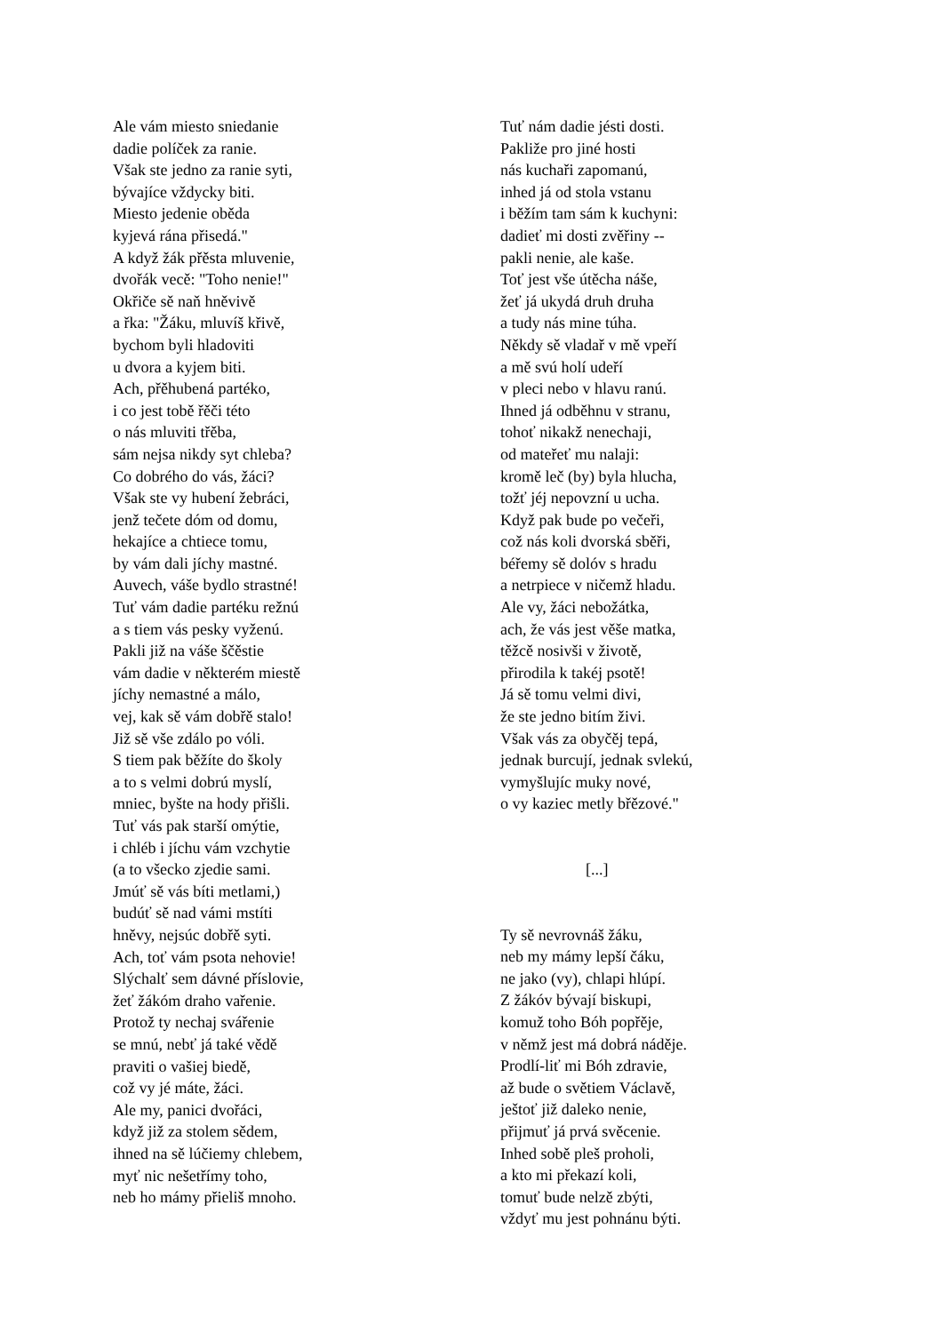Ale vám miesto sniedanie
dadie políček za ranie.
Však ste jedno za ranie syti,
bývajíce vždycky biti.
Miesto jedenie oběda
kyjevá rána přisedá."
A když žák přěsta mluvenie,
dvořák vecě: "Toho nenie!"
Okřiče sě naň hněvivě
a řka: "Žáku, mluvíš křivě,
bychom byli hladoviti
u dvora a kyjem biti.
Ach, přěhubená partéko,
i co jest tobě řěči této
o nás mluviti třěba,
sám nejsa nikdy syt chleba?
Co dobrého do vás, žáci?
Však ste vy hubení žebráci,
jenž tečete dóm od domu,
hekajíce a chtiece tomu,
by vám dali jíchy mastné.
Auvech, váše bydlo strastné!
Tuť vám dadie partéku režnú
a s tiem vás pesky vyženú.
Pakli již na váše ščěstie
vám dadie v některém miestě
jíchy nemastné a málo,
vej, kak sě vám dobřě stalo!
Již sě vše zdálo po vóli.
S tiem pak běžíte do školy
a to s velmi dobrú myslí,
mniec, byšte na hody přišli.
Tuť vás pak starší omýtie,
i chléb i jíchu vám vzchytie
(a to všecko zjedie sami.
Jmúť sě vás bíti metlami,)
budúť sě nad vámi mstíti
hněvy, nejsúc dobřě syti.
Ach, toť vám psota nehovie!
Slýchalť sem dávné příslovie,
žeť žákóm draho vařenie.
Protož ty nechaj svářenie
se mnú, nebť já také vědě
praviti o vašiej biedě,
což vy jé máte, žáci.
Ale my, panici dvořáci,
když již za stolem sědem,
ihned na sě lúčiemy chlebem,
myť nic nešetřímy toho,
neb ho mámy přieliš mnoho.
Tuť nám dadie jésti dosti.
Pakliže pro jiné hosti
nás kuchaři zapomanú,
inhed já od stola vstanu
i běžím tam sám k kuchyni:
dadieť mi dosti zvěřiny --
pakli nenie, ale kaše.
Toť jest vše útěcha náše,
žeť já ukydá druh druha
a tudy nás mine túha.
Někdy sě vladař v mě vpeří
a mě svú holí udeří
v pleci nebo v hlavu ranú.
Ihned já odběhnu v stranu,
tohoť nikakž nenechaji,
od mateřeť mu nalaji:
kromě leč (by) byla hlucha,
tožť jéj nepovzní u ucha.
Když pak bude po večeři,
což nás koli dvorská sběři,
béřemy sě dolóv s hradu
a netrpiece v ničemž hladu.
Ale vy, žáci nebožátka,
ach, že vás jest věše matka,
těžcě nosivši v životě,
přirodila k takéj psotě!
Já sě tomu velmi divi,
že ste jedno bitím živi.
Však vás za obyčěj tepá,
jednak burcují, jednak svlekú,
vymyšlujíc muky nové,
o vy kaziec metly břězové."
[...]
Ty sě nevrovnáš žáku,
neb my mámy lepší čáku,
ne jako (vy), chlapi hlúpí.
Z žákóv bývají biskupi,
komuž toho Bóh popřěje,
v němž jest má dobrá náděje.
Prodlí-liť mi Bóh zdravie,
až bude o světiem Václavě,
ještoť již daleko nenie,
přijmuť já prvá svěcenie.
Inhed sobě pleš proholi,
a kto mi překazí koli,
tomuť bude nelzě zbýti,
vždyť mu jest pohnánu býti.